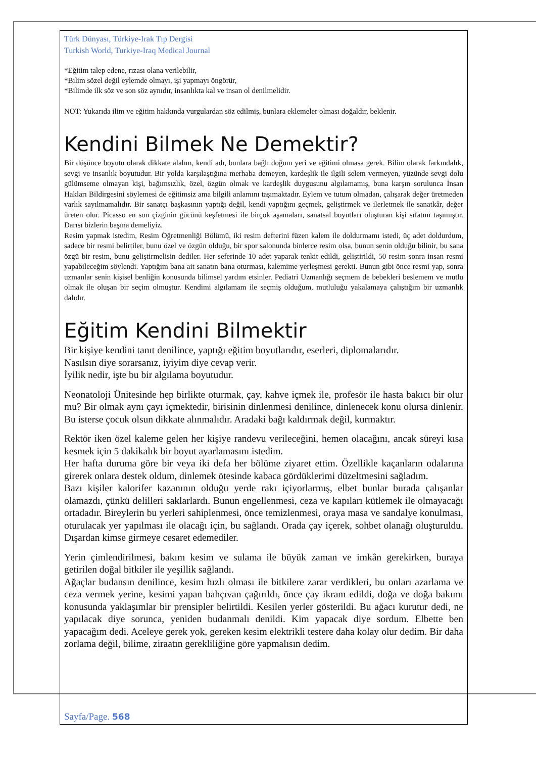Türk Dünyası, Türkiye-Irak Tıp Dergisi
Turkish World, Turkiye-Iraq Medical Journal
*Eğitim talep edene, rızası olana verilebilir,
*Bilim sözel değil eylemde olmayı, işi yapmayı öngörür,
*Bilimde ilk söz ve son söz aynıdır, insanlıkta kal ve insan ol denilmelidir.
NOT: Yukarıda ilim ve eğitim hakkında vurgulardan söz edilmiş, bunlara eklemeler olması doğaldır, beklenir.
Kendini Bilmek Ne Demektir?
Bir düşünce boyutu olarak dikkate alalım, kendi adı, bunlara bağlı doğum yeri ve eğitimi olmasa gerek. Bilim olarak farkındalık, sevgi ve insanlık boyutudur. Bir yolda karşılaştığına merhaba demeyen, kardeşlik ile ilgili selem vermeyen, yüzünde sevgi dolu gülümseme olmayan kişi, bağımsızlık, özel, özgün olmak ve kardeşlik duygusunu algılamamış, buna karşın sorulunca İnsan Hakları Bildirgesini söylemesi de eğitimsiz ama bilgili anlamını taşımaktadır. Eylem ve tutum olmadan, çalışarak değer üretmeden varlık sayılmamalıdır. Bir sanatçı başkasının yaptığı değil, kendi yaptığını geçmek, geliştirmek ve ilerletmek ile sanatkâr, değer üreten olur. Picasso en son çizginin gücünü keşfetmesi ile birçok aşamaları, sanatsal boyutları oluşturan kişi sıfatını taşımıştır. Darısı bizlerin başına demeliyiz.
Resim yapmak istedim, Resim Öğretmenliği Bölümü, iki resim defterini füzen kalem ile doldurmamı istedi, üç adet doldurdum, sadece bir resmi belirtiler, bunu özel ve özgün olduğu, bir spor salonunda binlerce resim olsa, bunun senin olduğu bilinir, bu sana özgü bir resim, bunu geliştirmelisin dediler. Her seferinde 10 adet yaparak tenkit edildi, geliştirildi, 50 resim sonra insan resmi yapabileceğim söylendi. Yaptığım bana ait sanatın bana oturması, kalemime yerleşmesi gerekti. Bunun gibi önce resmi yap, sonra uzmanlar senin kişisel benliğin konusunda bilimsel yardım etsinler. Pediatri Uzmanlığı seçmem de bebekleri beslemem ve mutlu olmak ile oluşan bir seçim olmuştur. Kendimi algılamam ile seçmiş olduğum, mutluluğu yakalamaya çalıştığım bir uzmanlık dalıdır.
Eğitim Kendini Bilmektir
Bir kişiye kendini tanıt denilince, yaptığı eğitim boyutlarıdır, eserleri, diplomalarıdır.
Nasılsın diye sorarsanız, iyiyim diye cevap verir.
İyilik nedir, işte bu bir algılama boyutudur.
Neonatoloji Ünitesinde hep birlikte oturmak, çay, kahve içmek ile, profesör ile hasta bakıcı bir olur mu? Bir olmak aynı çayı içmektedir, birisinin dinlenmesi denilince, dinlenecek konu olursa dinlenir. Bu isterse çocuk olsun dikkate alınmalıdır. Aradaki bağı kaldırmak değil, kurmaktır.
Rektör iken özel kaleme gelen her kişiye randevu verileceğini, hemen olacağını, ancak süreyi kısa kesmek için 5 dakikalık bir boyut ayarlamasını istedim.
Her hafta duruma göre bir veya iki defa her bölüme ziyaret ettim. Özellikle kaçanların odalarına girerek onlara destek oldum, dinlemek ötesinde kabaca gördüklerimi düzeltmesini sağladım.
Bazı kişiler kalorifer kazanının olduğu yerde rakı içiyorlarmış, elbet bunlar burada çalışanlar olamazdı, çünkü delilleri saklarlardı. Bunun engellenmesi, ceza ve kapıları kütlemek ile olmayacağı ortadadır. Bireylerin bu yerleri sahiplenmesi, önce temizlenmesi, oraya masa ve sandalye konulması, oturulacak yer yapılması ile olacağı için, bu sağlandı. Orada çay içerek, sohbet olanağı oluşturuldu. Dışardan kimse girmeye cesaret edemediler.
Yerin çimlendirilmesi, bakım kesim ve sulama ile büyük zaman ve imkân gerekirken, buraya getirilen doğal bitkiler ile yeşillik sağlandı.
Ağaçlar budansın denilince, kesim hızlı olması ile bitkilere zarar verdikleri, bu onları azarlama ve ceza vermek yerine, kesimi yapan bahçıvan çağırıldı, önce çay ikram edildi, doğa ve doğa bakımı konusunda yaklaşımlar bir prensipler belirtildi. Kesilen yerler gösterildi. Bu ağacı kurutur dedi, ne yapılacak diye sorunca, yeniden budanmalı denildi. Kim yapacak diye sordum. Elbette ben yapacağım dedi. Aceleye gerek yok, gereken kesim elektrikli testere daha kolay olur dedim. Bir daha zorlama değil, bilime, ziraatın gerekliliğine göre yapmalısın dedim.
Sayfa/Page. 568